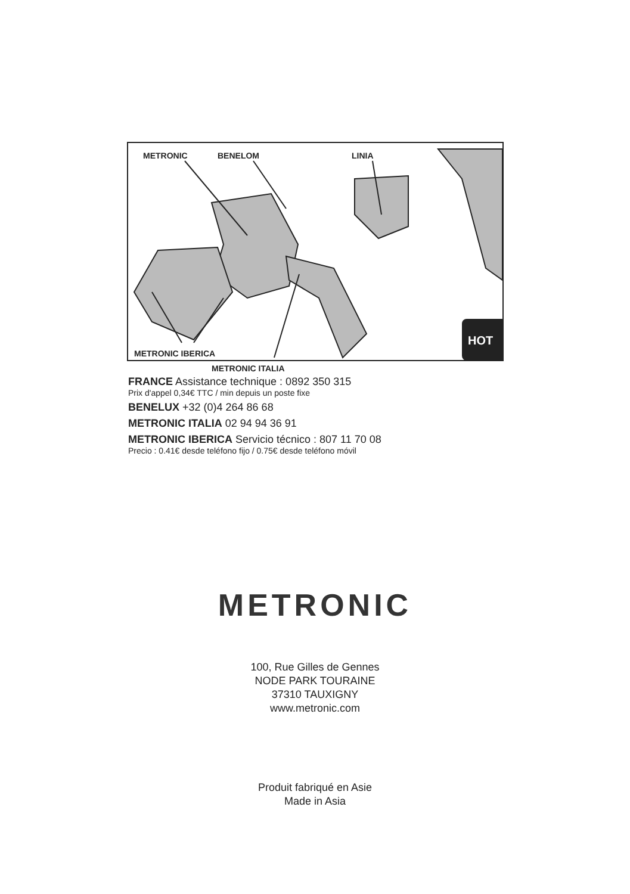METRONIC BENELOM LINIA
METRONIC IBERICA
METRONIC ITALIA
HOT
FRANCE Assistance technique : 0892 350 315
Prix d'appel 0,34€ TTC / min depuis un poste fixe
BENELUX +32 (0)4 264 86 68
METRONIC ITALIA 02 94 94 36 91
METRONIC IBERICA Servicio técnico : 807 11 70 08
Precio : 0.41€ desde teléfono fijo / 0.75€ desde teléfono móvil
METRONIC
100, Rue Gilles de Gennes
NODE PARK TOURAINE
37310 TAUXIGNY
www.metronic.com
Produit fabriqué en Asie
Made in Asia